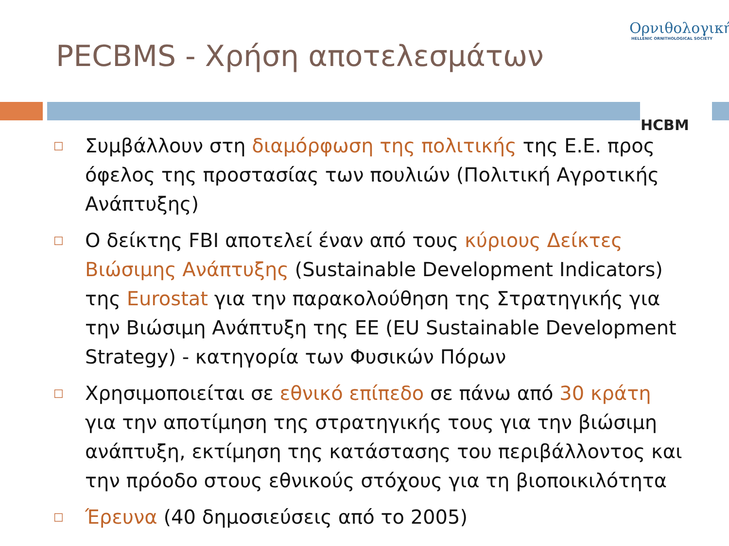PECBMS - Χρήση αποτελεσμάτων
Ορνιθολογική
HELLENIC ORNITHOLOGICAL SOCIETY
HCBM
□ Συμβάλλουν στη διαμόρφωση της πολιτικής της Ε.Ε. προς όφελος της προστασίας των πουλιών (Πολιτική Αγροτικής Ανάπτυξης)
□ Ο δείκτης FBI αποτελεί έναν από τους κύριους Δείκτες Βιώσιμης Ανάπτυξης (Sustainable Development Indicators) της Eurostat για την παρακολούθηση της Στρατηγικής για την Βιώσιμη Ανάπτυξη της ΕΕ (EU Sustainable Development Strategy) - κατηγορία των Φυσικών Πόρων
□ Χρησιμοποιείται σε εθνικό επίπεδο σε πάνω από 30 κράτη για την αποτίμηση της στρατηγικής τους για την βιώσιμη ανάπτυξη, εκτίμηση της κατάστασης του περιβάλλοντος και την πρόοδο στους εθνικούς στόχους για τη βιοποικιλότητα
□ Έρευνα (40 δημοσιεύσεις από το 2005)